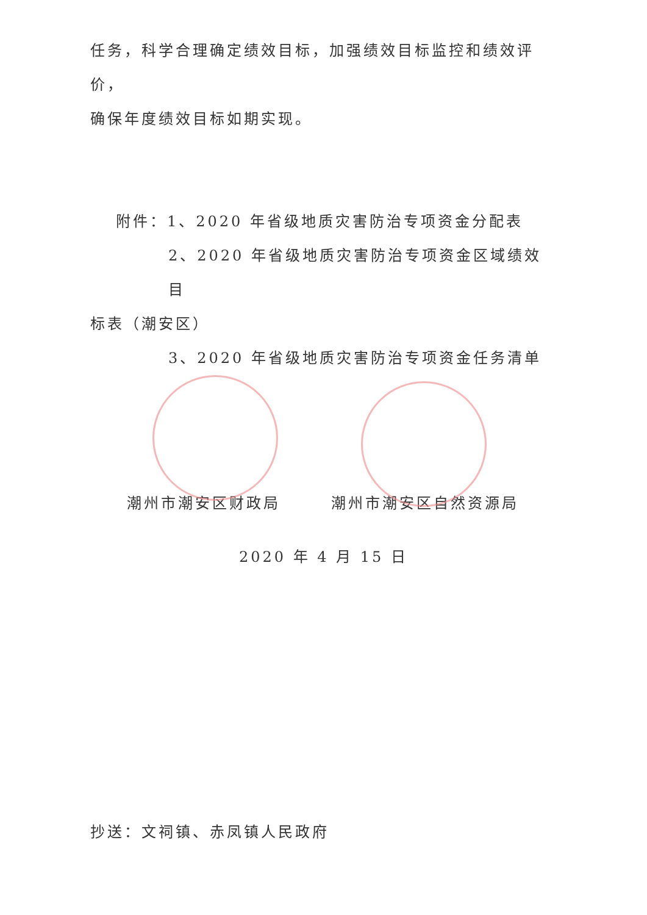任务，科学合理确定绩效目标，加强绩效目标监控和绩效评价，
确保年度绩效目标如期实现。
附件：1、2020 年省级地质灾害防治专项资金分配表
2、2020 年省级地质灾害防治专项资金区域绩效目
标表（潮安区）
3、2020 年省级地质灾害防治专项资金任务清单
潮州市潮安区财政局 潮州市潮安区自然资源局
2020 年 4 月 15 日
抄送：文祠镇、赤凤镇人民政府